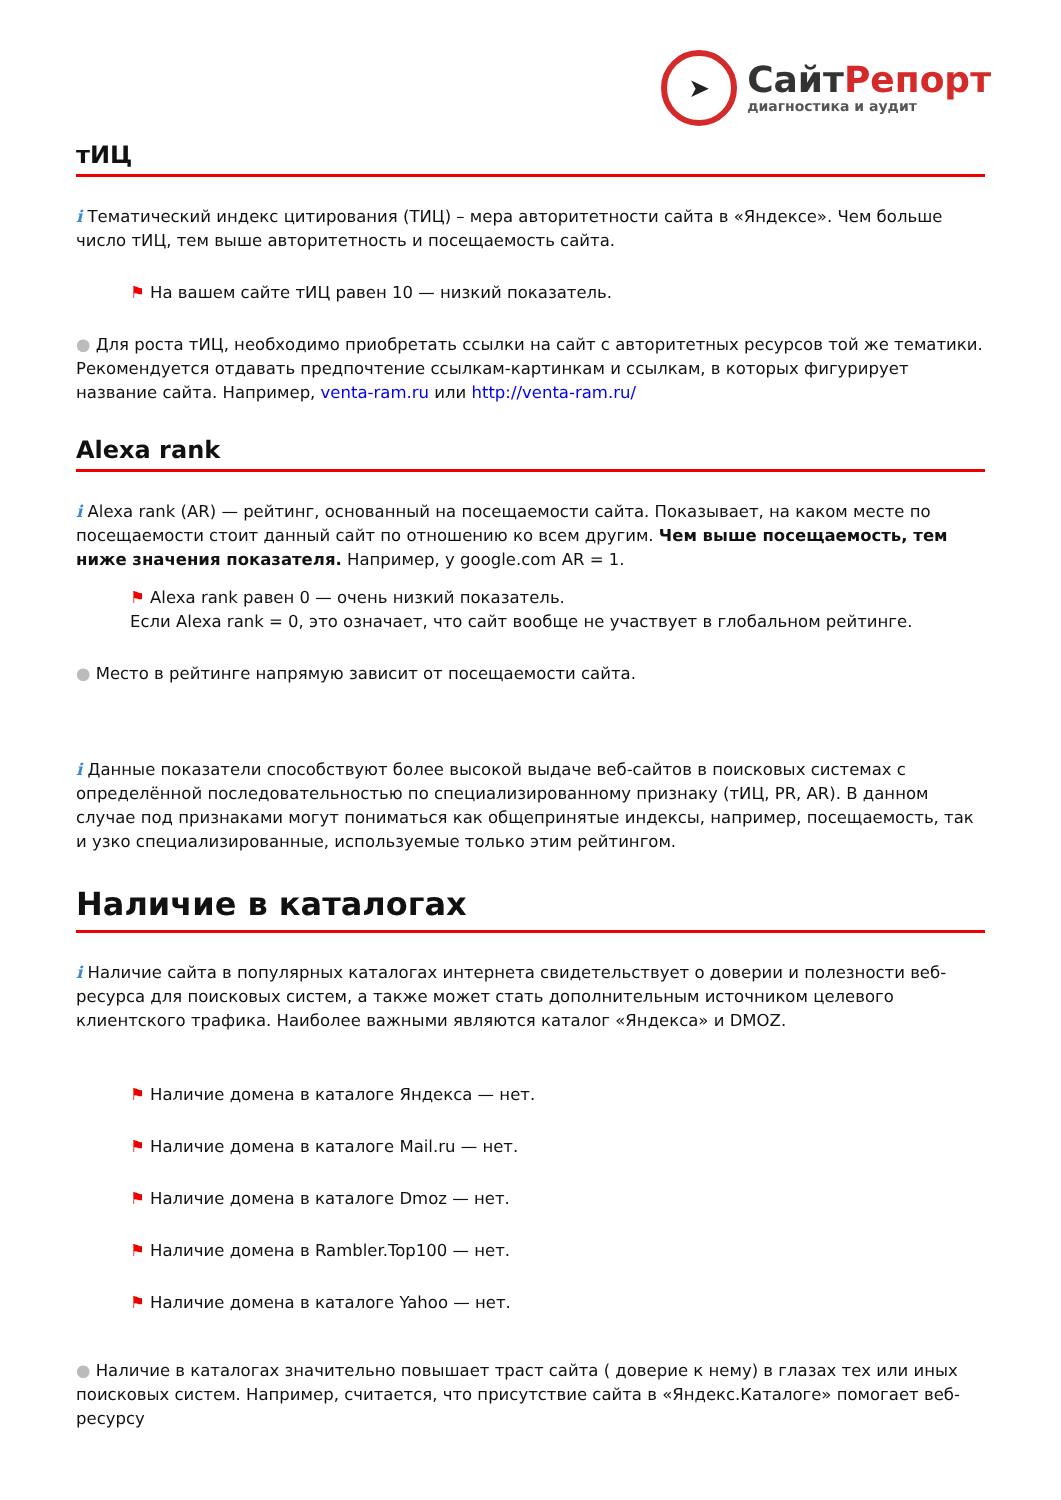➤
СайтРепорт
диагностика и аудит
тИЦ
i Тематический индекс цитирования (ТИЦ) – мера авторитетности сайта в «Яндексе». Чем больше число тИЦ, тем выше авторитетность и посещаемость сайта.
⚑ На вашем сайте тИЦ равен 10 — низкий показатель.
● Для роста тИЦ, необходимо приобретать ссылки на сайт с авторитетных ресурсов той же тематики. Рекомендуется отдавать предпочтение ссылкам-картинкам и ссылкам, в которых фигурирует название сайта. Например, venta-ram.ru или http://venta-ram.ru/
Alexa rank
i Alexa rank (AR) — рейтинг, основанный на посещаемости сайта. Показывает, на каком месте по посещаемости стоит данный сайт по отношению ко всем другим. Чем выше посещаемость, тем ниже значения показателя. Например, у google.com AR = 1.
⚑ Alexa rank равен 0 — очень низкий показатель.
Если Alexa rank = 0, это означает, что сайт вообще не участвует в глобальном рейтинге.
● Место в рейтинге напрямую зависит от посещаемости сайта.
i Данные показатели способствуют более высокой выдаче веб-сайтов в поисковых системах с определённой последовательностью по специализированному признаку (тИЦ, PR, AR). В данном случае под признаками могут пониматься как общепринятые индексы, например, посещаемость, так и узко специализированные, используемые только этим рейтингом.
Наличие в каталогах
i Наличие сайта в популярных каталогах интернета свидетельствует о доверии и полезности веб-ресурса для поисковых систем, а также может стать дополнительным источником целевого клиентского трафика. Наиболее важными являются каталог «Яндекса» и DMOZ.
⚑ Наличие домена в каталоге Яндекса — нет.
⚑ Наличие домена в каталоге Mail.ru — нет.
⚑ Наличие домена в каталоге Dmoz — нет.
⚑ Наличие домена в Rambler.Top100 — нет.
⚑ Наличие домена в каталоге Yahoo — нет.
● Наличие в каталогах значительно повышает траст сайта ( доверие к нему) в глазах тех или иных поисковых систем. Например, считается, что присутствие сайта в «Яндекс.Каталоге» помогает веб-ресурсу